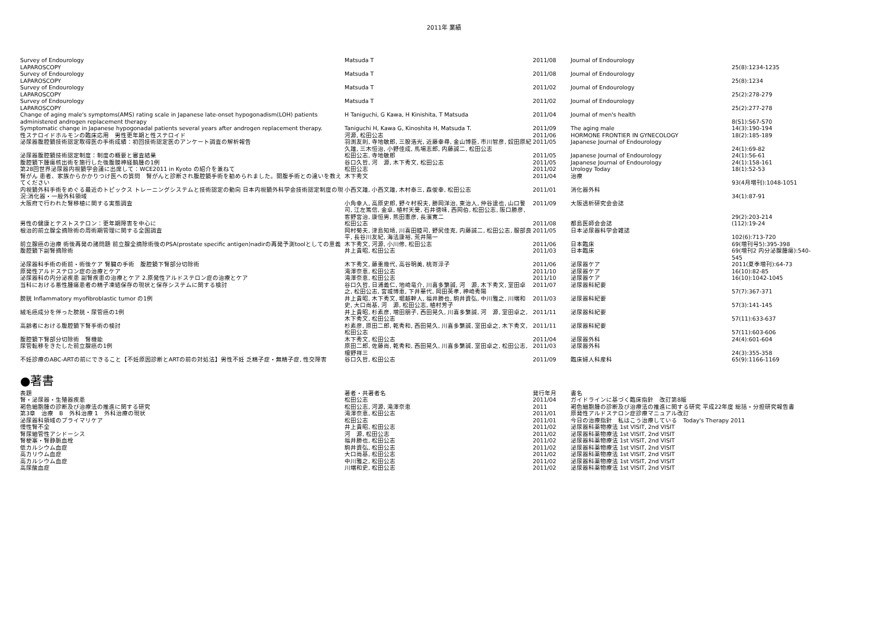2011年 業績
| Survey of Endourology LAPAROSCOPY | Matsuda T | 2011/08 | Journal of Endourology | 25(8):1234-1235 |
| Survey of Endourology LAPAROSCOPY | Matsuda T | 2011/08 | Journal of Endourology | 25(8):1234 |
| Survey of Endourology LAPAROSCOPY | Matsuda T | 2011/02 | Journal of Endourology | 25(2):278-279 |
| Survey of Endourology LAPAROSCOPY | Matsuda T | 2011/02 | Journal of Endourology | 25(2):277-278 |
| Change of aging male's symptoms(AMS) rating scale in Japanese late-onset hypogonadism(LOH) patients administered androgen replacement therapy | H Taniguchi, G Kawa, H Kinishita, T Matsuda | 2011/04 | Journal of men's health | 8(S1):S67-S70 |
| Symptomatic change in Japanese hypogonadal patients several years after androgen replacement therapy. | Taniguchi H, Kawa G, Kinoshita H, Matsuda T. | 2011/09 | The aging male | 14(3):190-194 |
| 性ステロイドホルモンの臨床応用 男性更年期と性ステロイド | 河源, 松田公志 | 2011/06 | HORMONE FRONTIER IN GYNECOLOGY | 18(2):185-189 |
| 泌尿器腹腔鏡技術認定取得医の手術成績：初回技術認定医のアンケート調査の解析報告 | 羽渕友則, 寺地敏郎, 三股浩光, 近藤幸尋, 金山博臣, 市川智彦, 奴田原紀久雄, 三木恒治, 小野佳成, 馬場志郎, 内藤誠二, 松田公志 | 2011/05 | Japanese Journal of Endourology | 24(1):69-82 |
| 泌尿器腹腔鏡技術認定制度：制度の概要と審査結果 | 松田公志, 寺地敏郎 | 2011/05 | Japanese Journal of Endourology | 24(1):56-61 |
| 腹腔鏡下腫瘍核出術を施行した後腹膜神経鞘腫の1例 | 谷口久哲, 河 源, 木下秀文, 松田公志 | 2011/05 | Japanese Journal of Endourology | 24(1):158-161 |
| 第28回世界泌尿器内視鏡学会議に出席して：WCE2011 in Kyoto の紹介を兼ねて | 松田公志 | 2011/02 | Urology Today | 18(1):52-53 |
| 腎がん 患者、家族からかかりつけ医への質問 腎がんと診断され腹腔鏡手術を勧められました。開腹手術との違いを教えてください | 木下秀文 | 2011/04 | 治療 | 93(4月増刊):1048-1051 |
| 内視鏡外科手術をめぐる最近のトピックス トレーニングシステムと技術認定の動向 日本内視鏡外科学会技術認定制度の現況:消化器・一般外科領域 | 小西文雄, 小西文雄, 木村泰三, 森俊幸, 松田公志 | 2011/01 | 消化器外科 | 34(1):87-91 |
| 大阪府で行われた腎移植に関する実態調査 | 小角幸人, 高原史郎, 野々村祝夫, 勝岡洋治, 東治人, 仲谷達也, 山口誓司, 江左篤信, 金卓, 植村天受, 石井徳味, 西岡伯, 松田公志, 阪口勝彦, 客野宮治, 康恒男, 熊田憲彦, 長濱寛二 | 2011/09 | 大阪透析研究会会誌 | 29(2):203-214 |
| 男性の健康とテストステロン：更年期障害を中心に | 松田公志 | 2011/08 | 都島医師会会誌 | (112):19-24 |
| 根治的前立腺全摘除術の周術期管理に関する全国調査 | 岡村菊夫, 津島知靖, 川喜田睦司, 野尻佳克, 内藤誠二, 松田公志, 服部良平, 長谷川友紀, 海法康裕, 荒井陽一 | 2011/05 | 日本泌尿器科学会雑誌 | 102(6):713-720 |
| 前立腺癌の治療 術後再発の諸問題 前立腺全摘除術後のPSA(prostate specific antigen)nadirの再発予測toolとしての意義 | 木下秀文, 河源, 小川修, 松田公志 | 2011/06 | 日本臨床 | 69(増刊号5):395-398 |
| 腹腔鏡下副腎摘除術 | 井上貴昭, 松田公志 | 2011/03 | 日本臨床 | 69(増刊2 内分泌腺腫瘍):540-545 |
| 泌尿器科手術の術前・術後ケア 腎臓の手術 腹腔鏡下腎部分切除術 | 木下秀文, 藤重幾代, 高谷明美, 桃嵜淳子 | 2011/06 | 泌尿器ケア | 2011(夏季増刊):64-73 |
| 原発性アルドステロン症の治療とケア | 滝澤奈恵, 松田公志 | 2011/10 | 泌尿器ケア | 16(10):82-85 |
| 泌尿器科の内分泌疾患 副腎疾患の治療とケア 2.原発性アルドステロン症の治療とケア | 滝澤奈恵, 松田公志 | 2011/10 | 泌尿器ケア | 16(10):1042-1045 |
| 当科における悪性腫瘍患者の精子凍結保存の現状と保存システムに関する検討 | 谷口久哲, 日浦義仁, 地崎竜介, 川喜多繁誠, 河 源, 木下秀文, 室田卓之, 松田公志, 宮城博恵, 下井華代, 岡田英孝, 神崎秀陽 | 2011/07 | 泌尿器科紀要 | 57(7):367-371 |
| 膀胱 Inflammatory myofibroblastic tumor の1例 | 井上貴昭, 木下秀文, 堀越幹人, 福井勝也, 駒井資弘, 中川雅之, 川端和史, 大口尚基, 河 源, 松田公志, 植村芳子 | 2011/03 | 泌尿器科紀要 | 57(3):141-145 |
| 絨毛癌成分を伴った膀胱・尿管癌の1例 | 井上貴昭, 杉素彦, 増田朋子, 西田晃久, 川喜多繁誠, 河 源, 室田卓之, 木下秀文, 松田公志 | 2011/11 | 泌尿器科紀要 | 57(11):633-637 |
| 高齢者における腹腔鏡下腎手術の検討 | 杉素彦, 原田二郎, 乾秀和, 西田晃久, 川喜多繁誠, 室田卓之, 木下秀文, 松田公志 | 2011/11 | 泌尿器科紀要 | 57(11):603-606 |
| 腹腔鏡下腎部分切除術 腎機能 | 木下秀文, 松田公志 | 2011/04 | 泌尿器外科 | 24(4):601-604 |
| 尿管転移をきたした前立腺癌の1例 | 原田二郎, 佐藤尚, 乾秀和, 西田晃久, 川喜多繁誠, 室田卓之, 松田公志, 檀野祥三 | 2011/03 | 泌尿器外科 | 24(3):355-358 |
| 不妊診療のABC-ARTの前にできること【不妊原因診断とARTの前の対処法】男性不妊 乏精子症・無精子症, 性交障害 | 谷口久哲, 松田公志 | 2011/09 | 臨床婦人科産科 | 65(9):1166-1169 |
●著書
| 表題 | 著者・共著者名 | 発行年月 | 書名 |
| --- | --- | --- | --- |
| 腎・泌尿器・生殖器疾患 | 松田公志 | 2011/04 | ガイドラインに基づく臨床指針 改訂第8版 |
| 褐色細胞腫の診断及び治療法の推進に関する研究 | 松田公志, 河源, 滝澤奈恵 | 2011 | 褐色細胞腫の診断及び治療法の推進に関する研究 平成22年度 総括・分担研究報告書 |
| 第3章 治療 B 外科治療 1 外科治療の現状 | 滝澤奈恵, 松田公志 | 2011/01 | 原発性アルドステロン症診療マニュアル改訂 |
| 泌尿器科領域のプライマリケア | 松田公志 | 2011/01 | 今日の治療指針 私はこう治療している Today's Therapy 2011 |
| 慢性腎不全 | 井上貴昭, 松田公志 | 2011/02 | 泌尿器科薬物療法 1st VISIT, 2nd VISIT |
| 腎尿細管性アシドーシス | 河 源, 松田公志 | 2011/02 | 泌尿器科薬物療法 1st VISIT, 2nd VISIT |
| 腎梗塞・腎静脈血栓 | 福井勝也, 松田公志 | 2011/02 | 泌尿器科薬物療法 1st VISIT, 2nd VISIT |
| 低カルシウム血症 | 駒井資弘, 松田公志 | 2011/02 | 泌尿器科薬物療法 1st VISIT, 2nd VISIT |
| 高カリウム血症 | 大口尚基, 松田公志 | 2011/02 | 泌尿器科薬物療法 1st VISIT, 2nd VISIT |
| 高カルシウム血症 | 中川雅之, 松田公志 | 2011/02 | 泌尿器科薬物療法 1st VISIT, 2nd VISIT |
| 高尿酸血症 | 川端和史, 松田公志 | 2011/02 | 泌尿器科薬物療法 1st VISIT, 2nd VISIT |